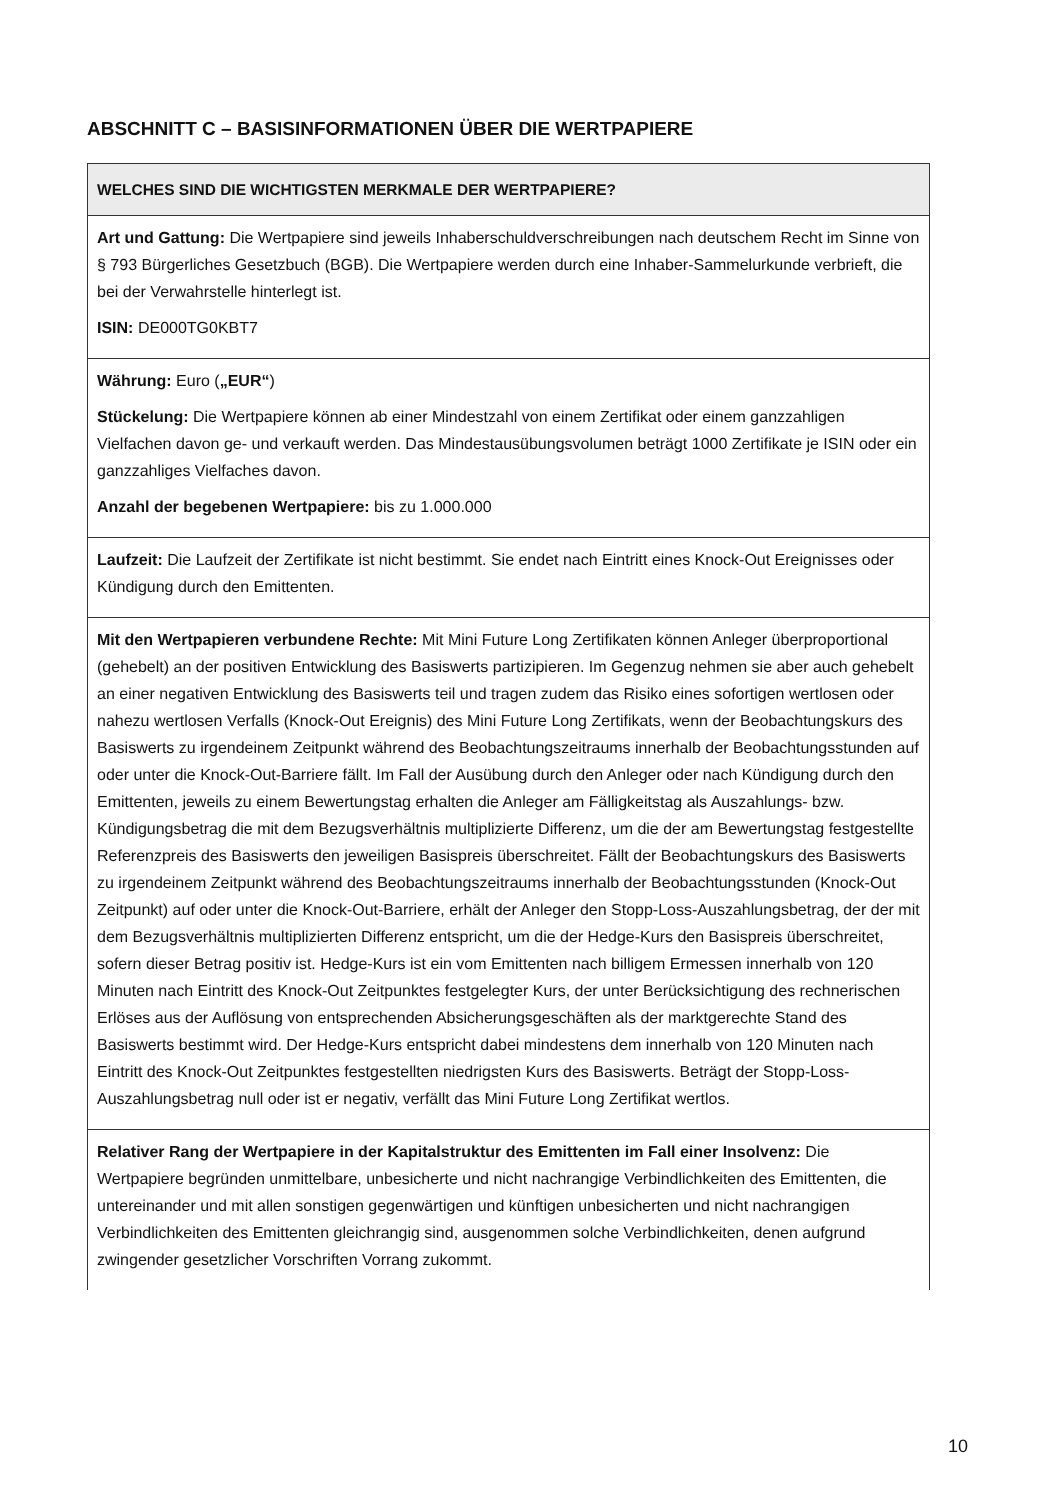ABSCHNITT C – BASISINFORMATIONEN ÜBER DIE WERTPAPIERE
| WELCHES SIND DIE WICHTIGSTEN MERKMALE DER WERTPAPIERE? |
| --- |
| Art und Gattung: Die Wertpapiere sind jeweils Inhaberschuldverschreibungen nach deutschem Recht im Sinne von § 793 Bürgerliches Gesetzbuch (BGB). Die Wertpapiere werden durch eine Inhaber-Sammelurkunde verbrieft, die bei der Verwahrstelle hinterlegt ist. ISIN: DE000TG0KBT7 |
| Währung: Euro ( „EUR“ ) Stückelung: Die Wertpapiere können ab einer Mindestzahl von einem Zertifikat oder einem ganzzahligen Vielfachen davon ge- und verkauft werden. Das Mindestausübungsvolumen beträgt 1000 Zertifikate je ISIN oder ein ganzzahliges Vielfaches davon. Anzahl der begebenen Wertpapiere: bis zu 1.000.000 |
| Laufzeit: Die Laufzeit der Zertifikate ist nicht bestimmt. Sie endet nach Eintritt eines Knock-Out Ereignisses oder Kündigung durch den Emittenten. |
| Mit den Wertpapieren verbundene Rechte: Mit Mini Future Long Zertifikaten können Anleger überproportional (gehebelt) an der positiven Entwicklung des Basiswerts partizipieren. Im Gegenzug nehmen sie aber auch gehebelt an einer negativen Entwicklung des Basiswerts teil und tragen zudem das Risiko eines sofortigen wertlosen oder nahezu wertlosen Verfalls (Knock-Out Ereignis) des Mini Future Long Zertifikats, wenn der Beobachtungskurs des Basiswerts zu irgendeinem Zeitpunkt während des Beobachtungszeitraums innerhalb der Beobachtungsstunden auf oder unter die Knock-Out-Barriere fällt. Im Fall der Ausübung durch den Anleger oder nach Kündigung durch den Emittenten, jeweils zu einem Bewertungstag erhalten die Anleger am Fälligkeitstag als Auszahlungs- bzw. Kündigungsbetrag die mit dem Bezugsverhältnis multiplizierte Differenz, um die der am Bewertungstag festgestellte Referenzpreis des Basiswerts den jeweiligen Basispreis überschreitet. Fällt der Beobachtungskurs des Basiswerts zu irgendeinem Zeitpunkt während des Beobachtungszeitraums innerhalb der Beobachtungsstunden (Knock-Out Zeitpunkt) auf oder unter die Knock-Out-Barriere, erhält der Anleger den Stopp-Loss-Auszahlungsbetrag, der der mit dem Bezugsverhältnis multiplizierten Differenz entspricht, um die der Hedge-Kurs den Basispreis überschreitet, sofern dieser Betrag positiv ist. Hedge-Kurs ist ein vom Emittenten nach billigem Ermessen innerhalb von 120 Minuten nach Eintritt des Knock-Out Zeitpunktes festgelegter Kurs, der unter Berücksichtigung des rechnerischen Erlöses aus der Auflösung von entsprechenden Absicherungsgeschäften als der marktgerechte Stand des Basiswerts bestimmt wird. Der Hedge-Kurs entspricht dabei mindestens dem innerhalb von 120 Minuten nach Eintritt des Knock-Out Zeitpunktes festgestellten niedrigsten Kurs des Basiswerts. Beträgt der Stopp-Loss-Auszahlungsbetrag null oder ist er negativ, verfällt das Mini Future Long Zertifikat wertlos. |
| Relativer Rang der Wertpapiere in der Kapitalstruktur des Emittenten im Fall einer Insolvenz: Die Wertpapiere begründen unmittelbare, unbesicherte und nicht nachrangige Verbindlichkeiten des Emittenten, die untereinander und mit allen sonstigen gegenwärtigen und künftigen unbesicherten und nicht nachrangigen Verbindlichkeiten des Emittenten gleichrangig sind, ausgenommen solche Verbindlichkeiten, denen aufgrund zwingender gesetzlicher Vorschriften Vorrang zukommt. |
10